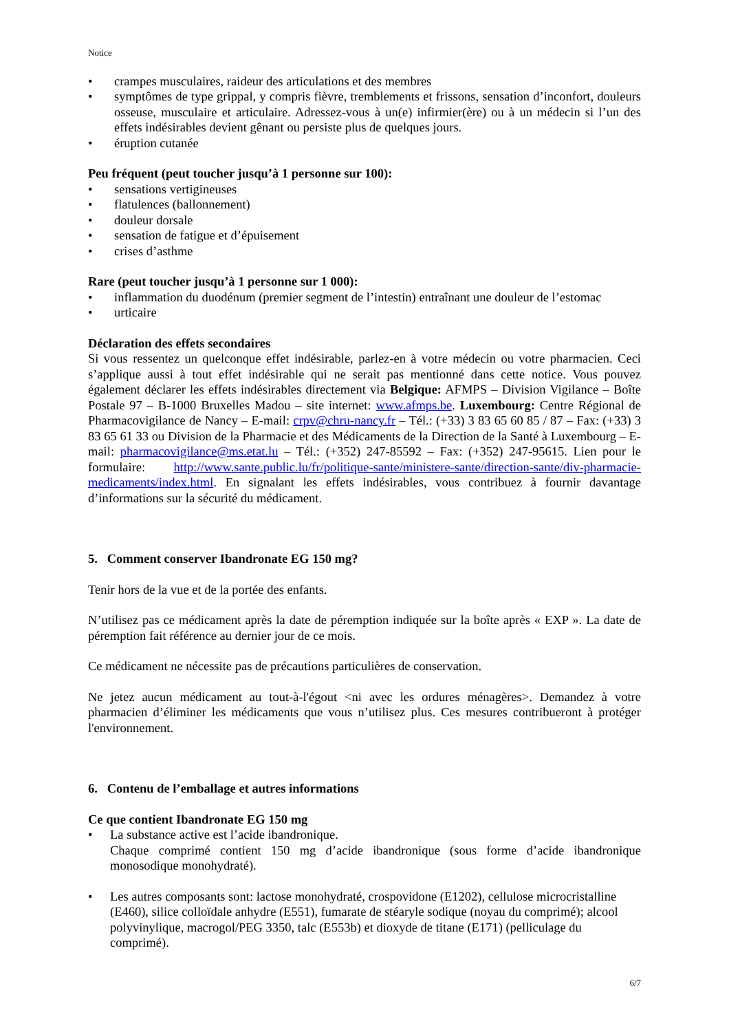Notice
• crampes musculaires, raideur des articulations et des membres
• symptômes de type grippal, y compris fièvre, tremblements et frissons, sensation d’inconfort, douleurs osseuse, musculaire et articulaire. Adressez-vous à un(e) infirmier(ère) ou à un médecin si l’un des effets indésirables devient gênant ou persiste plus de quelques jours.
• éruption cutanée
Peu fréquent (peut toucher jusqu’à 1 personne sur 100):
• sensations vertigineuses
• flatulences (ballonnement)
• douleur dorsale
• sensation de fatigue et d’épuisement
• crises d’asthme
Rare (peut toucher jusqu’à 1 personne sur 1 000):
• inflammation du duodénum (premier segment de l’intestin) entraînant une douleur de l’estomac
• urticaire
Déclaration des effets secondaires
Si vous ressentez un quelconque effet indésirable, parlez-en à votre médecin ou votre pharmacien. Ceci s’applique aussi à tout effet indésirable qui ne serait pas mentionné dans cette notice. Vous pouvez également déclarer les effets indésirables directement via Belgique: AFMPS – Division Vigilance – Boîte Postale 97 – B-1000 Bruxelles Madou – site internet: www.afmps.be. Luxembourg: Centre Régional de Pharmacovigilance de Nancy – E-mail: crpv@chru-nancy.fr – Tél.: (+33) 3 83 65 60 85 / 87 – Fax: (+33) 3 83 65 61 33 ou Division de la Pharmacie et des Médicaments de la Direction de la Santé à Luxembourg – E-mail: pharmacovigilance@ms.etat.lu – Tél.: (+352) 247-85592 – Fax: (+352) 247-95615. Lien pour le formulaire: http://www.sante.public.lu/fr/politique-sante/ministere-sante/direction-sante/div-pharmacie-medicaments/index.html. En signalant les effets indésirables, vous contribuez à fournir davantage d’informations sur la sécurité du médicament.
5. Comment conserver Ibandronate EG 150 mg?
Tenir hors de la vue et de la portée des enfants.
N’utilisez pas ce médicament après la date de péremption indiquée sur la boîte après « EXP ». La date de péremption fait référence au dernier jour de ce mois.
Ce médicament ne nécessite pas de précautions particulières de conservation.
Ne jetez aucun médicament au tout-à-l'égout <ni avec les ordures ménagères>. Demandez à votre pharmacien d’éliminer les médicaments que vous n’utilisez plus. Ces mesures contribueront à protéger l'environnement.
6. Contenu de l’emballage et autres informations
Ce que contient Ibandronate EG 150 mg
• La substance active est l’acide ibandronique.
Chaque comprimé contient 150 mg d’acide ibandronique (sous forme d’acide ibandronique monosodique monohydraté).
• Les autres composants sont: lactose monohydraté, crospovidone (E1202), cellulose microcristalline (E460), silice colloïdale anhydre (E551), fumarate de stéaryle sodique (noyau du comprimé); alcool polyvinylique, macrogol/PEG 3350, talc (E553b) et dioxyde de titane (E171) (pelliculage du comprimé).
6/7